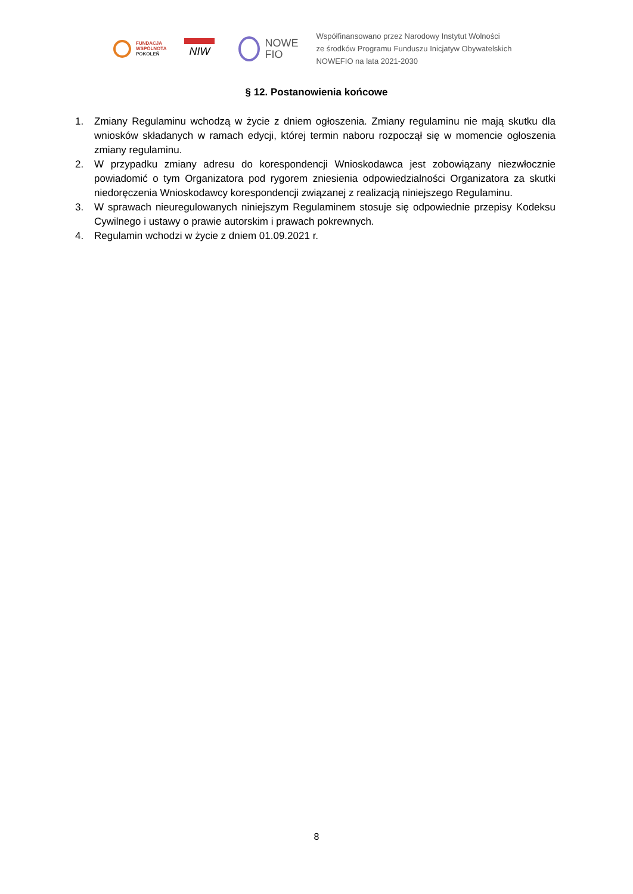FUNDACJA
WSPÓLNOTA
POKOLEŃ
NIW
NOWE
FIO
Współfinansowano przez Narodowy Instytut Wolności
ze środków Programu Funduszu Inicjatyw Obywatelskich
NOWEFIO na lata 2021-2030
§ 12. Postanowienia końcowe
1. Zmiany Regulaminu wchodzą w życie z dniem ogłoszenia. Zmiany regulaminu nie mają skutku dla wniosków składanych w ramach edycji, której termin naboru rozpoczął się w momencie ogłoszenia zmiany regulaminu.
2. W przypadku zmiany adresu do korespondencji Wnioskodawca jest zobowiązany niezwłocznie powiadomić o tym Organizatora pod rygorem zniesienia odpowiedzialności Organizatora za skutki niedoręczenia Wnioskodawcy korespondencji związanej z realizacją niniejszego Regulaminu.
3. W sprawach nieuregulowanych niniejszym Regulaminem stosuje się odpowiednie przepisy Kodeksu Cywilnego i ustawy o prawie autorskim i prawach pokrewnych.
4. Regulamin wchodzi w życie z dniem 01.09.2021 r.
8